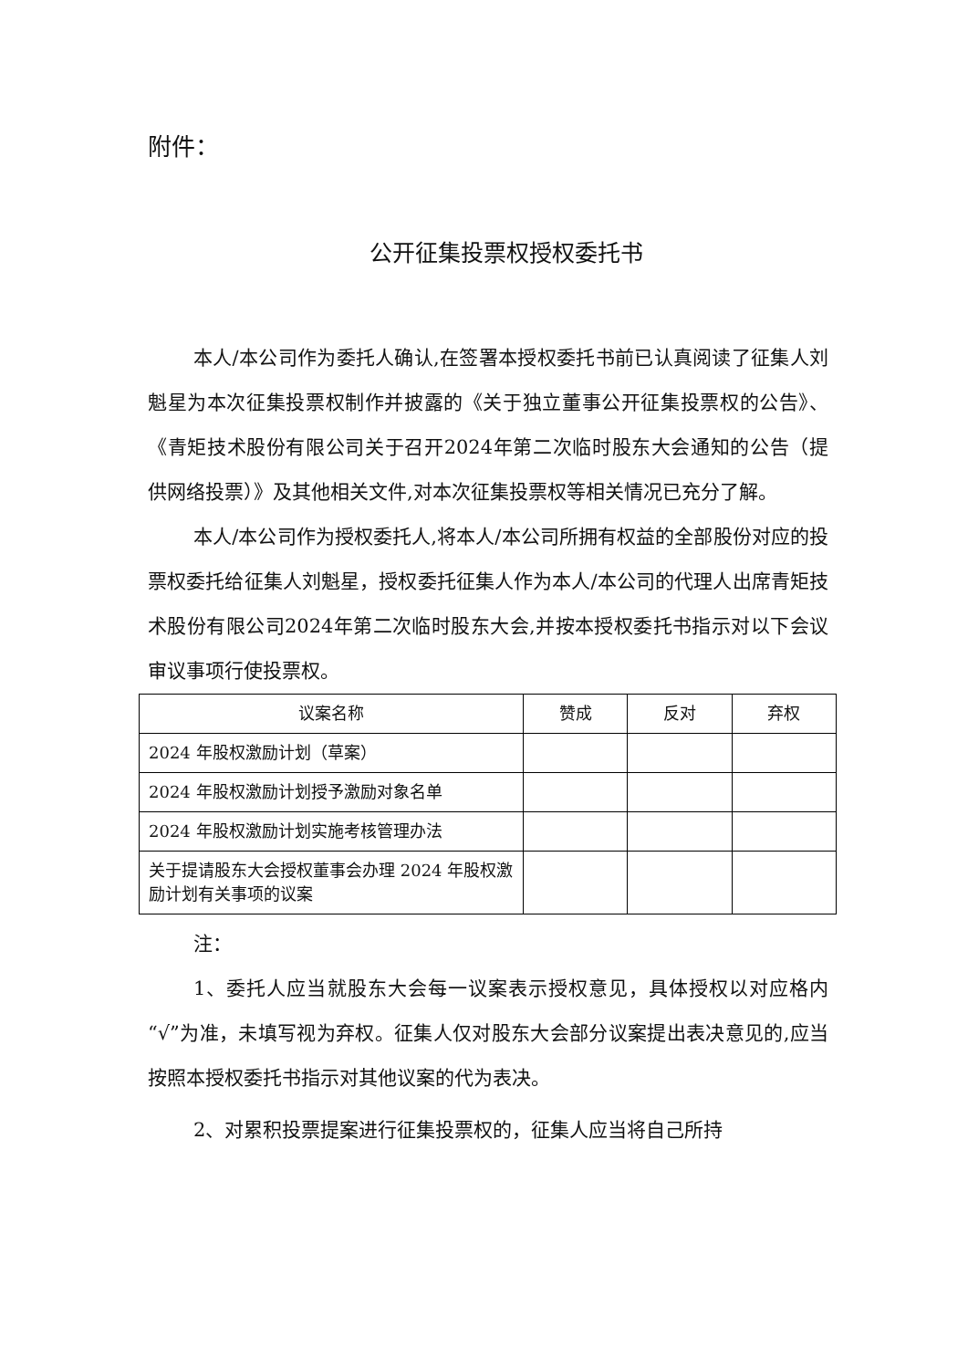附件：
公开征集投票权授权委托书
本人/本公司作为委托人确认,在签署本授权委托书前已认真阅读了征集人刘魁星为本次征集投票权制作并披露的《关于独立董事公开征集投票权的公告》、《青矩技术股份有限公司关于召开2024年第二次临时股东大会通知的公告（提供网络投票）》及其他相关文件,对本次征集投票权等相关情况已充分了解。
本人/本公司作为授权委托人,将本人/本公司所拥有权益的全部股份对应的投票权委托给征集人刘魁星，授权委托征集人作为本人/本公司的代理人出席青矩技术股份有限公司2024年第二次临时股东大会,并按本授权委托书指示对以下会议审议事项行使投票权。
| 议案名称 | 赞成 | 反对 | 弃权 |
| --- | --- | --- | --- |
| 2024 年股权激励计划（草案） | | | |
| 2024 年股权激励计划授予激励对象名单 | | | |
| 2024 年股权激励计划实施考核管理办法 | | | |
| 关于提请股东大会授权董事会办理 2024 年股权激励计划有关事项的议案 | | | |
注：
1、委托人应当就股东大会每一议案表示授权意见，具体授权以对应格内“√”为准，未填写视为弃权。征集人仅对股东大会部分议案提出表决意见的,应当按照本授权委托书指示对其他议案的代为表决。
2、对累积投票提案进行征集投票权的，征集人应当将自己所持